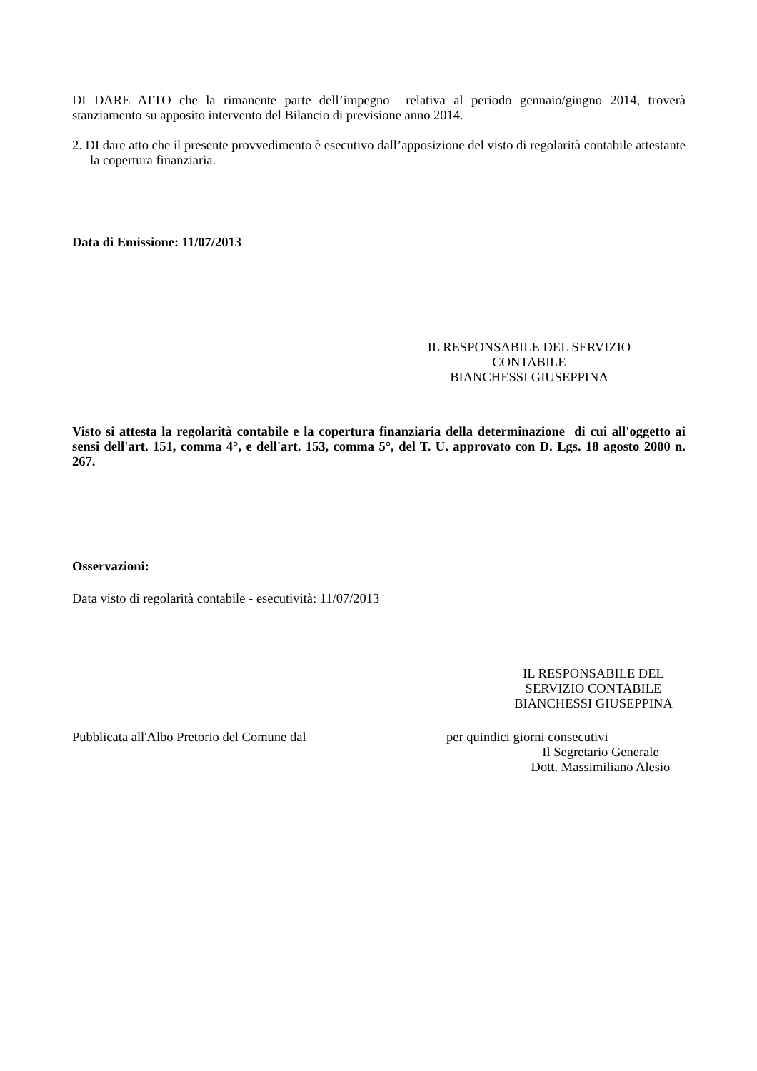DI DARE ATTO che la rimanente parte dell’impegno relativa al periodo gennaio/giugno 2014, troverà stanziamento su apposito intervento del Bilancio di previsione anno 2014.
2. DI dare atto che il presente provvedimento è esecutivo dall’apposizione del visto di regolarità contabile attestante la copertura finanziaria.
Data di Emissione: 11/07/2013
IL RESPONSABILE DEL SERVIZIO
CONTABILE
BIANCHESSI GIUSEPPINA
Visto si attesta la regolarità contabile e la copertura finanziaria della determinazione di cui all'oggetto ai sensi dell'art. 151, comma 4°, e dell'art. 153, comma 5°, del T. U. approvato con D. Lgs. 18 agosto 2000 n. 267.
Osservazioni:
Data visto di regolarità contabile - esecutività: 11/07/2013
IL RESPONSABILE DEL
SERVIZIO CONTABILE
BIANCHESSI GIUSEPPINA
Pubblicata all'Albo Pretorio del Comune dal per quindici giorni consecutivi
Il Segretario Generale
Dott. Massimiliano Alesio